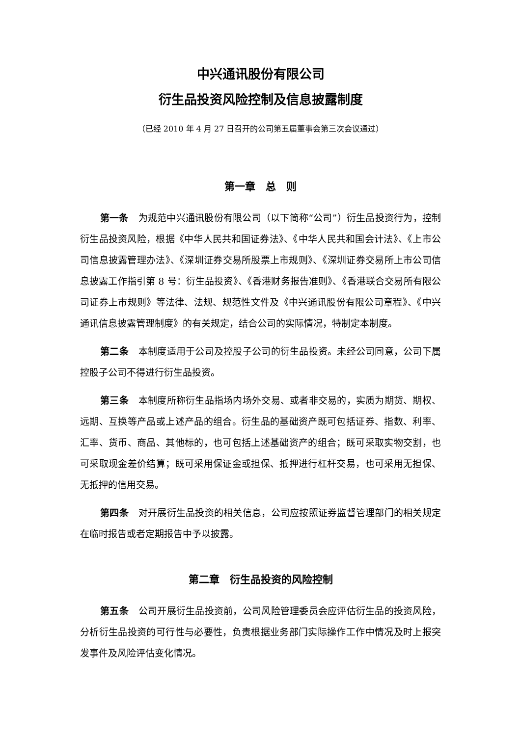中兴通讯股份有限公司
衍生品投资风险控制及信息披露制度
（已经 2010 年 4 月 27 日召开的公司第五届董事会第三次会议通过）
第一章　总　则
第一条 为规范中兴通讯股份有限公司（以下简称“公司”）衍生品投资行为，控制衍生品投资风险，根据《中华人民共和国证券法》、《中华人民共和国会计法》、《上市公司信息披露管理办法》、《深圳证券交易所股票上市规则》、《深圳证券交易所上市公司信息披露工作指引第 8 号：衍生品投资》、《香港财务报告准则》、《香港联合交易所有限公司证券上市规则》等法律、法规、规范性文件及《中兴通讯股份有限公司章程》、《中兴通讯信息披露管理制度》的有关规定，结合公司的实际情况，特制定本制度。
第二条 本制度适用于公司及控股子公司的衍生品投资。未经公司同意，公司下属控股子公司不得进行衍生品投资。
第三条 本制度所称衍生品指场内场外交易、或者非交易的，实质为期货、期权、远期、互换等产品或上述产品的组合。衍生品的基础资产既可包括证券、指数、利率、汇率、货币、商品、其他标的，也可包括上述基础资产的组合；既可采取实物交割，也可采取现金差价结算；既可采用保证金或担保、抵押进行杠杆交易，也可采用无担保、无抵押的信用交易。
第四条 对开展衍生品投资的相关信息，公司应按照证券监督管理部门的相关规定在临时报告或者定期报告中予以披露。
第二章　衍生品投资的风险控制
第五条 公司开展衍生品投资前，公司风险管理委员会应评估衍生品的投资风险，分析衍生品投资的可行性与必要性，负责根据业务部门实际操作工作中情况及时上报突发事件及风险评估变化情况。